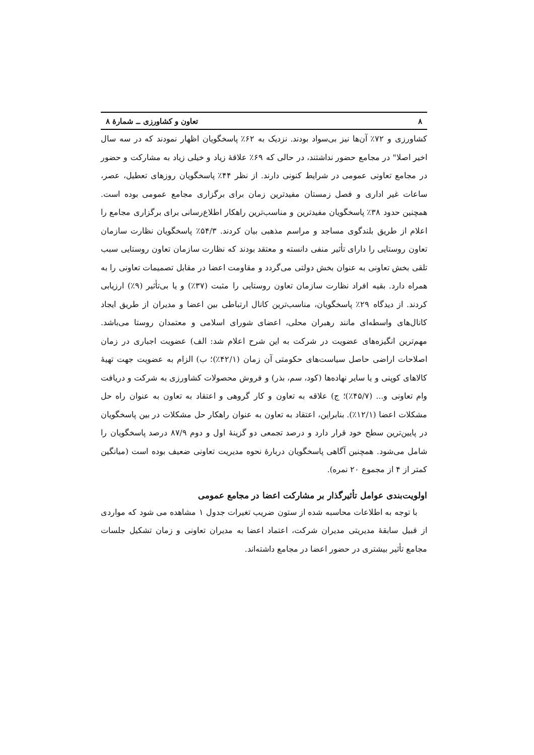۸ تعاون و کشاورزی ــ شمارهٔ ۸
کشاورزی و ۷۲٪ آن‌ها نیز بی‌سواد بودند. نزدیک به ۶۲٪ پاسخگویان اظهار نمودند که در سه سال اخیر اصلا" در مجامع حضور نداشتند، در حالی که ۶۹٪ علاقهٔ زیاد و خیلی زیاد به مشارکت و حضور در مجامع تعاونی عمومی در شرایط کنونی دارند. از نظر ۴۴٪ پاسخگویان روزهای تعطیل، عصر، ساعات غیر اداری و فصل زمستان مفیدترین زمان برای برگزاری مجامع عمومی بوده است. همچنین حدود ۳۸٪ پاسخگویان مفیدترین و مناسب‌ترین راهکار اطلاع‌رسانی برای برگزاری مجامع را اعلام از طریق بلندگوی مساجد و مراسم مذهبی بیان کردند. ۵۴/۳٪ پاسخگویان نظارت سازمان تعاون روستایی را دارای تأثیر منفی دانسته و معتقد بودند که نظارت سازمان تعاون روستایی سبب تلقی بخش تعاونی به عنوان بخش دولتی می‌گردد و مقاومت اعضا در مقابل تصمیمات تعاونی را به همراه دارد. بقیه افراد نظارت سازمان تعاون روستایی را مثبت (۳۷٪) و یا بی‌تأثیر (۹٪) ارزیابی کردند. از دیدگاه ۲۹٪ پاسخگویان، مناسب‌ترین کانال ارتباطی بین اعضا و مدیران از طریق ایجاد کانال‌های واسطه‌ای مانند رهبران محلی، اعضای شورای اسلامی و معتمدان روستا می‌باشد. مهم‌ترین انگیزه‌های عضویت در شرکت به این شرح اعلام شد: الف) عضویت اجباری در زمان اصلاحات اراضی حاصل سیاست‌های حکومتی آن زمان (۴۲/۱٪)؛ ب) الزام به عضویت جهت تهیهٔ کالاهای کوپنی و یا سایر نهاده‌ها (کود، سم، بذر) و فروش محصولات کشاورزی به شرکت و دریافت وام تعاونی و... (۴۵/۷٪)؛ ج) علاقه به تعاون و کار گروهی و اعتقاد به تعاون به عنوان راه حل مشکلات اعضا (۱۲/۱٪). بنابراین، اعتقاد به تعاون به عنوان راهکار حل مشکلات در بین پاسخگویان در پایین‌ترین سطح خود قرار دارد و درصد تجمعی دو گزینهٔ اول و دوم ۸۷/۹ درصد پاسخگویان را شامل می‌شود. همچنین آگاهی پاسخگویان دربارهٔ نحوه مدیریت تعاونی ضعیف بوده است (میانگین کمتر از ۴ از مجموع ۲۰ نمره).
اولویت‌بندی عوامل تأثیرگذار بر مشارکت اعضا در مجامع عمومی
با توجه به اطلاعات محاسبه شده از ستون ضریب تغیرات جدول ۱ مشاهده می شود که مواردی از قبیل سابقهٔ مدیریتی مدیران شرکت، اعتماد اعضا به مدیران تعاونی و زمان تشکیل جلسات مجامع تأثیر بیشتری در حضور اعضا در مجامع داشته‌اند.